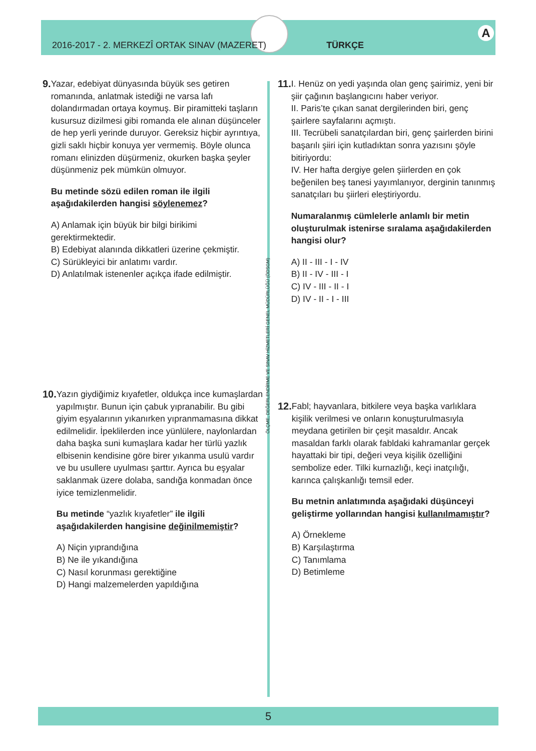A
2016-2017 - 2. MERKEZÎ ORTAK SINAV (MAZERET) TÜRKÇE
9. Yazar, edebiyat dünyasında büyük ses getiren romanında, anlatmak istediği ne varsa lafı dolandırmadan ortaya koymuş. Bir piramitteki taşların kusursuz dizilmesi gibi romanda ele alınan düşünceler de hep yerli yerinde duruyor. Gereksiz hiçbir ayrıntıya, gizli saklı hiçbir konuya yer vermemiş. Böyle olunca romanı elinizden düşürmeniz, okurken başka şeyler düşünmeniz pek mümkün olmuyor.
Bu metinde sözü edilen roman ile ilgili aşağıdakilerden hangisi söylenemez?
A) Anlamak için büyük bir bilgi birikimi gerektirmektedir.
B) Edebiyat alanında dikkatleri üzerine çekmiştir.
C) Sürükleyici bir anlatımı vardır.
D) Anlatılmak istenenler açıkça ifade edilmiştir.
10. Yazın giydiğimiz kıyafetler, oldukça ince kumaşlardan yapılmıştır. Bunun için çabuk yıpranabilir. Bu gibi giyim eşyalarının yıkanırken yıpranmamasına dikkat edilmelidir. İpeklilerden ince yünlülere, naylonlardan daha başka suni kumaşlara kadar her türlü yazlık elbisenin kendisine göre birer yıkanma usulü vardır ve bu usullere uyulması şarttır. Ayrıca bu eşyalar saklanmak üzere dolaba, sandığa konmadan önce iyice temizlenmelidir.
Bu metinde “yazlık kıyafetler” ile ilgili aşağıdakilerden hangisine değinilmemiştir?
A) Niçin yıprandığına
B) Ne ile yıkandığına
C) Nasıl korunması gerektiğine
D) Hangi malzemelerden yapıldığına
ÖLÇME, DEĞERLENDİRME VE SINAV HİZMETLERİ GENEL MÜDÜRLÜĞÜ (ÖDSGM)
11. I. Henüz on yedi yaşında olan genç şairimiz, yeni bir şiir çağının başlangıcını haber veriyor.
II. Paris’te çıkan sanat dergilerinden biri, genç şairlere sayfalarını açmıştı.
III. Tecrübeli sanatçılardan biri, genç şairlerden birini başarılı şiiri için kutladıktan sonra yazısını şöyle bitiriyordu:
IV. Her hafta dergiye gelen şiirlerden en çok beğenilen beş tanesi yayımlanıyor, derginin tanınmış sanatçıları bu şiirleri eleştiriyordu.
Numaralanmış cümlelerle anlamlı bir metin oluşturulmak istenirse sıralama aşağıdakilerden hangisi olur?
A) II - III - I - IV
B) II - IV - III - I
C) IV - III - II - I
D) IV - II - I - III
12. Fabl; hayvanlara, bitkilere veya başka varlıklara kişilik verilmesi ve onların konuşturulmasıyla meydana getirilen bir çeşit masaldır. Ancak masaldan farklı olarak fabldaki kahramanlar gerçek hayattaki bir tipi, değeri veya kişilik özelliğini sembolize eder. Tilki kurnazlığı, keçi inatçılığı, karınca çalışkanlığı temsil eder.
Bu metnin anlatımında aşağıdaki düşünceyi geliştirme yollarından hangisi kullanılmamıştır?
A) Örnekleme
B) Karşılaştırma
C) Tanımlama
D) Betimleme
5